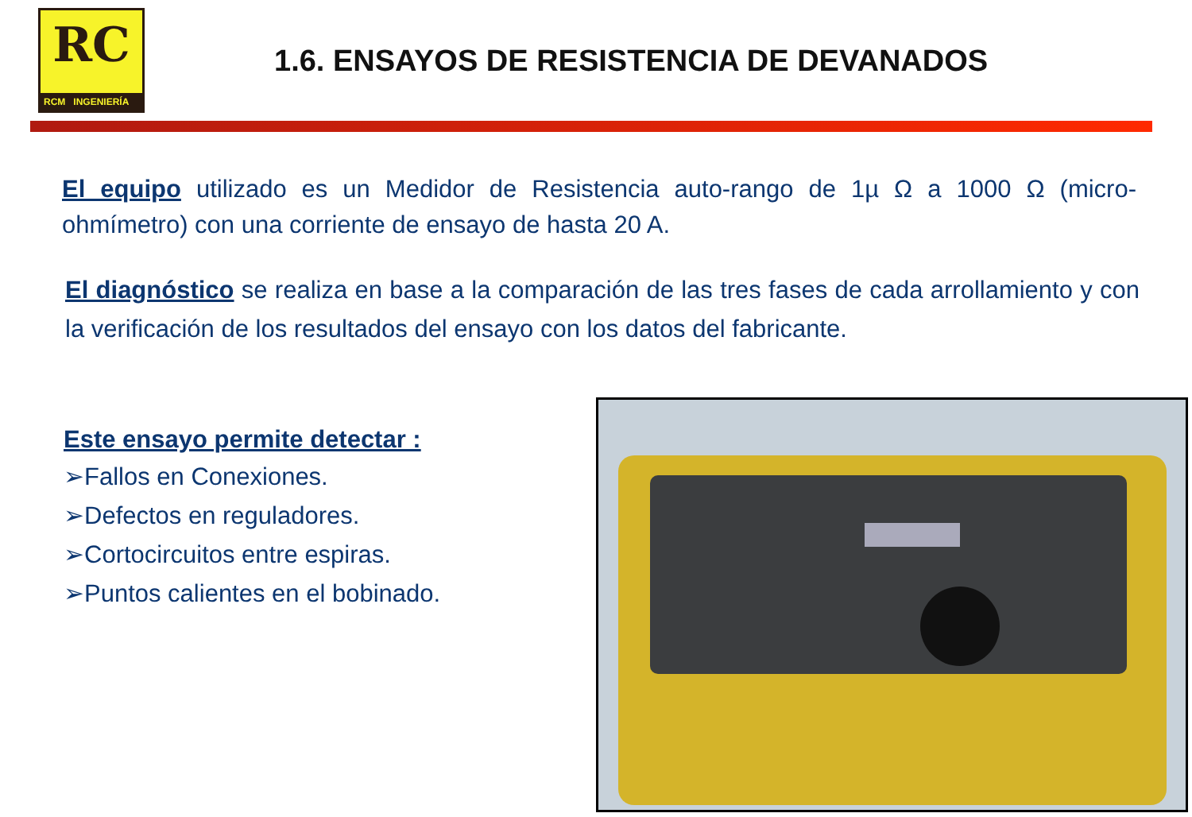RC
RCM INGENIERÍA
1.6. ENSAYOS DE RESISTENCIA DE DEVANADOS
El equipo utilizado es un Medidor de Resistencia auto-rango de 1µ Ω a 1000 Ω (micro-ohmímetro) con una corriente de ensayo de hasta 20 A.
El diagnóstico se realiza en base a la comparación de las tres fases de cada arrollamiento y con la verificación de los resultados del ensayo con los datos del fabricante.
Este ensayo permite detectar :
➢Fallos en Conexiones.
➢Defectos en reguladores.
➢Cortocircuitos entre espiras.
➢Puntos calientes en el bobinado.